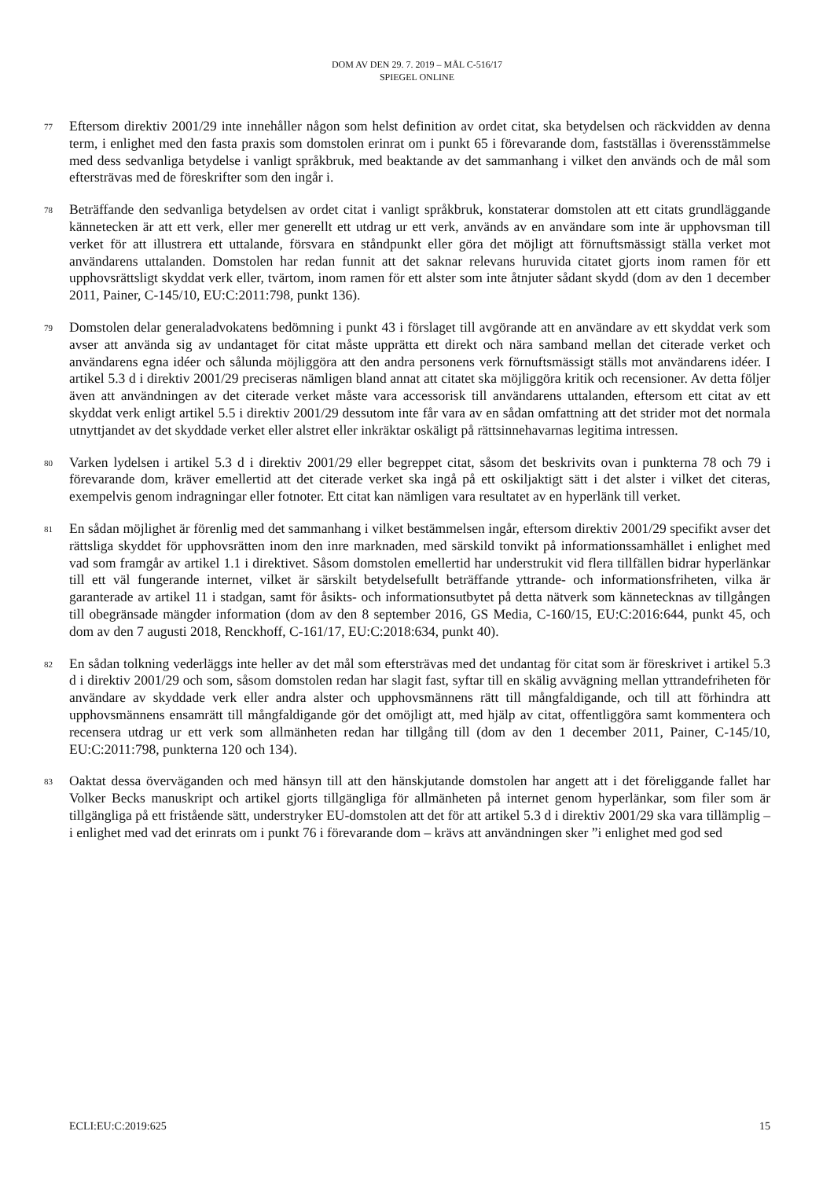DOM AV DEN 29. 7. 2019 – MÅL C-516/17
SPIEGEL ONLINE
77
Eftersom direktiv 2001/29 inte innehåller någon som helst definition av ordet citat, ska betydelsen och räckvidden av denna term, i enlighet med den fasta praxis som domstolen erinrat om i punkt 65 i förevarande dom, fastställas i överensstämmelse med dess sedvanliga betydelse i vanligt språkbruk, med beaktande av det sammanhang i vilket den används och de mål som eftersträvas med de föreskrifter som den ingår i.
78
Beträffande den sedvanliga betydelsen av ordet citat i vanligt språkbruk, konstaterar domstolen att ett citats grundläggande kännetecken är att ett verk, eller mer generellt ett utdrag ur ett verk, används av en användare som inte är upphovsman till verket för att illustrera ett uttalande, försvara en ståndpunkt eller göra det möjligt att förnuftsmässigt ställa verket mot användarens uttalanden. Domstolen har redan funnit att det saknar relevans huruvida citatet gjorts inom ramen för ett upphovsrättsligt skyddat verk eller, tvärtom, inom ramen för ett alster som inte åtnjuter sådant skydd (dom av den 1 december 2011, Painer, C-145/10, EU:C:2011:798, punkt 136).
79
Domstolen delar generaladvokatens bedömning i punkt 43 i förslaget till avgörande att en användare av ett skyddat verk som avser att använda sig av undantaget för citat måste upprätta ett direkt och nära samband mellan det citerade verket och användarens egna idéer och sålunda möjliggöra att den andra personens verk förnuftsmässigt ställs mot användarens idéer. I artikel 5.3 d i direktiv 2001/29 preciseras nämligen bland annat att citatet ska möjliggöra kritik och recensioner. Av detta följer även att användningen av det citerade verket måste vara accessorisk till användarens uttalanden, eftersom ett citat av ett skyddat verk enligt artikel 5.5 i direktiv 2001/29 dessutom inte får vara av en sådan omfattning att det strider mot det normala utnyttjandet av det skyddade verket eller alstret eller inkräktar oskäligt på rättsinnehavarnas legitima intressen.
80
Varken lydelsen i artikel 5.3 d i direktiv 2001/29 eller begreppet citat, såsom det beskrivits ovan i punkterna 78 och 79 i förevarande dom, kräver emellertid att det citerade verket ska ingå på ett oskiljaktigt sätt i det alster i vilket det citeras, exempelvis genom indragningar eller fotnoter. Ett citat kan nämligen vara resultatet av en hyperlänk till verket.
81
En sådan möjlighet är förenlig med det sammanhang i vilket bestämmelsen ingår, eftersom direktiv 2001/29 specifikt avser det rättsliga skyddet för upphovsrätten inom den inre marknaden, med särskild tonvikt på informationssamhället i enlighet med vad som framgår av artikel 1.1 i direktivet. Såsom domstolen emellertid har understrukit vid flera tillfällen bidrar hyperlänkar till ett väl fungerande internet, vilket är särskilt betydelsefullt beträffande yttrande- och informationsfriheten, vilka är garanterade av artikel 11 i stadgan, samt för åsikts- och informationsutbytet på detta nätverk som kännetecknas av tillgången till obegränsade mängder information (dom av den 8 september 2016, GS Media, C-160/15, EU:C:2016:644, punkt 45, och dom av den 7 augusti 2018, Renckhoff, C-161/17, EU:C:2018:634, punkt 40).
82
En sådan tolkning vederläggs inte heller av det mål som eftersträvas med det undantag för citat som är föreskrivet i artikel 5.3 d i direktiv 2001/29 och som, såsom domstolen redan har slagit fast, syftar till en skälig avvägning mellan yttrandefriheten för användare av skyddade verk eller andra alster och upphovsmännens rätt till mångfaldigande, och till att förhindra att upphovsmännens ensamrätt till mångfaldigande gör det omöjligt att, med hjälp av citat, offentliggöra samt kommentera och recensera utdrag ur ett verk som allmänheten redan har tillgång till (dom av den 1 december 2011, Painer, C-145/10, EU:C:2011:798, punkterna 120 och 134).
83
Oaktat dessa överväganden och med hänsyn till att den hänskjutande domstolen har angett att i det föreliggande fallet har Volker Becks manuskript och artikel gjorts tillgängliga för allmänheten på internet genom hyperlänkar, som filer som är tillgängliga på ett fristående sätt, understryker EU-domstolen att det för att artikel 5.3 d i direktiv 2001/29 ska vara tillämplig – i enlighet med vad det erinrats om i punkt 76 i förevarande dom – krävs att användningen sker ”i enlighet med god sed
ECLI:EU:C:2019:625 15